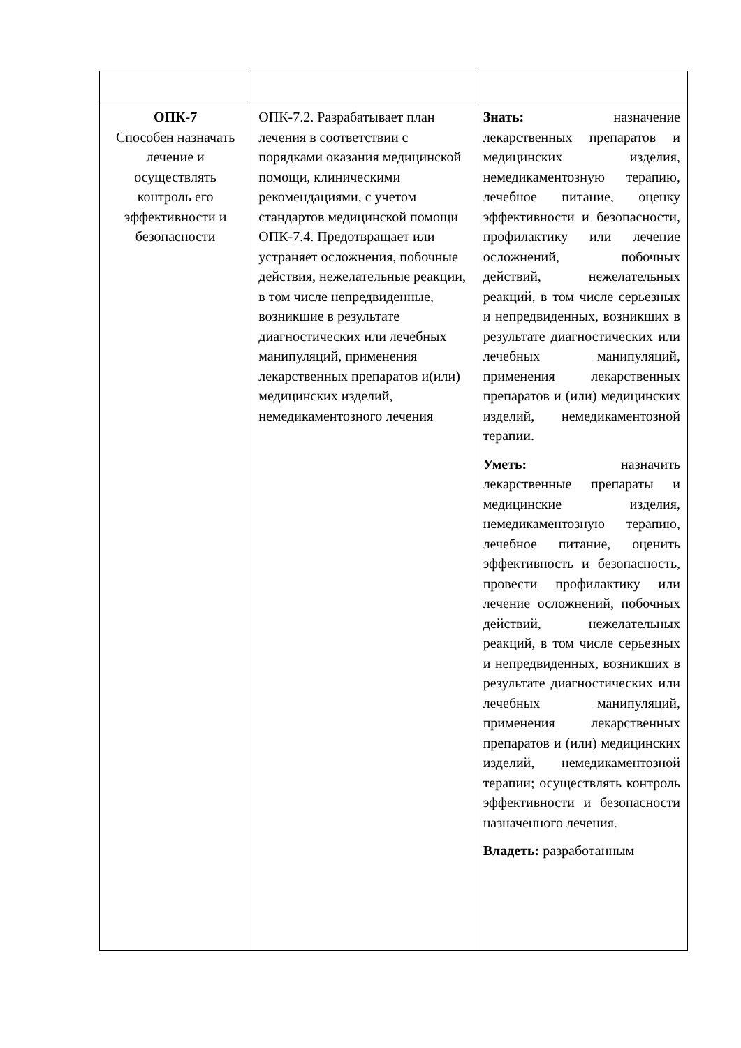| ОПК-7 Способен назначать лечение и осуществлять контроль его эффективности и безопасности | ОПК-7.2. Разрабатывает план лечения в соответствии с порядками оказания медицинской помощи, клиническими рекомендациями, с учетом стандартов медицинской помощи ОПК-7.4. Предотвращает или устраняет осложнения, побочные действия, нежелательные реакции, в том числе непредвиденные, возникшие в результате диагностических или лечебных манипуляций, применения лекарственных препаратов и(или) медицинских изделий, немедикаментозного лечения | Знать: назначение лекарственных препаратов и медицинских изделия, немедикаментозную терапию, лечебное питание, оценку эффективности и безопасности, профилактику или лечение осложнений, побочных действий, нежелательных реакций, в том числе серьезных и непредвиденных, возникших в результате диагностических или лечебных манипуляций, применения лекарственных препаратов и (или) медицинских изделий, немедикаментозной терапии. Уметь: назначить лекарственные препараты и медицинские изделия, немедикаментозную терапию, лечебное питание, оценить эффективность и безопасность, провести профилактику или лечение осложнений, побочных действий, нежелательных реакций, в том числе серьезных и непредвиденных, возникших в результате диагностических или лечебных манипуляций, применения лекарственных препаратов и (или) медицинских изделий, немедикаментозной терапии; осуществлять контроль эффективности и безопасности назначенного лечения. Владеть: разработанным |